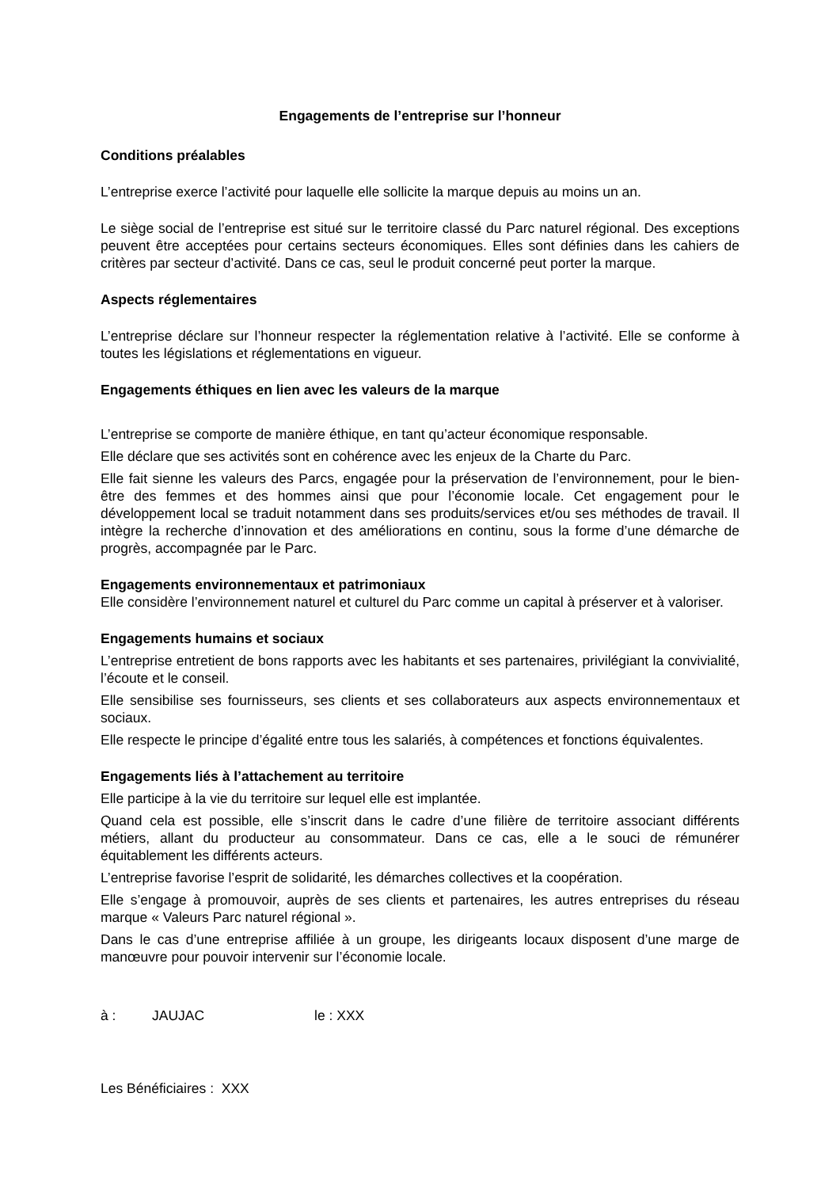Engagements de l’entreprise sur l’honneur
Conditions préalables
L’entreprise exerce l’activité pour laquelle elle sollicite la marque depuis au moins un an.
Le siège social de l’entreprise est situé sur le territoire classé du Parc naturel régional. Des exceptions peuvent être acceptées pour certains secteurs économiques. Elles sont définies dans les cahiers de critères par secteur d’activité. Dans ce cas, seul le produit concerné peut porter la marque.
Aspects réglementaires
L’entreprise déclare sur l’honneur respecter la réglementation relative à l’activité. Elle se conforme à toutes les législations et réglementations en vigueur.
Engagements éthiques en lien avec les valeurs de la marque
L’entreprise se comporte de manière éthique, en tant qu’acteur économique responsable.
Elle déclare que ses activités sont en cohérence avec les enjeux de la Charte du Parc.
Elle fait sienne les valeurs des Parcs, engagée pour la préservation de l’environnement, pour le bien-être des femmes et des hommes ainsi que pour l’économie locale. Cet engagement pour le développement local se traduit notamment dans ses produits/services et/ou ses méthodes de travail. Il intègre la recherche d’innovation et des améliorations en continu, sous la forme d’une démarche de progrès, accompagnée par le Parc.
Engagements environnementaux et patrimoniaux
Elle considère l’environnement naturel et culturel du Parc comme un capital à préserver et à valoriser.
Engagements humains et sociaux
L’entreprise entretient de bons rapports avec les habitants et ses partenaires, privilégiant la convivialité, l’écoute et le conseil.
Elle sensibilise ses fournisseurs, ses clients et ses collaborateurs aux aspects environnementaux et sociaux.
Elle respecte le principe d’égalité entre tous les salariés, à compétences et fonctions équivalentes.
Engagements liés à l’attachement au territoire
Elle participe à la vie du territoire sur lequel elle est implantée.
Quand cela est possible, elle s’inscrit dans le cadre d’une filière de territoire associant différents métiers, allant du producteur au consommateur. Dans ce cas, elle a le souci de rémunérer équitablement les différents acteurs.
L’entreprise favorise l’esprit de solidarité, les démarches collectives et la coopération.
Elle s’engage à promouvoir, auprès de ses clients et partenaires, les autres entreprises du réseau marque « Valeurs Parc naturel régional ».
Dans le cas d’une entreprise affiliée à un groupe, les dirigeants locaux disposent d’une marge de manœuvre pour pouvoir intervenir sur l’économie locale.
à : JAUJAC le : XXX
Les Bénéficiaires : XXX